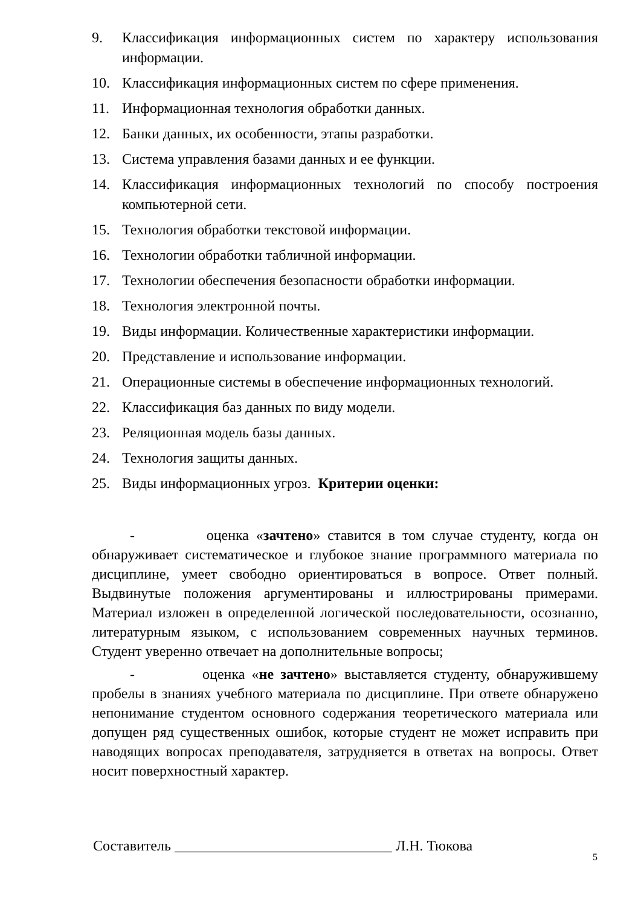9. Классификация информационных систем по характеру использования информации.
10. Классификация информационных систем по сфере применения.
11. Информационная технология обработки данных.
12. Банки данных, их особенности, этапы разработки.
13. Система управления базами данных и ее функции.
14. Классификация информационных технологий по способу построения компьютерной сети.
15. Технология обработки текстовой информации.
16. Технологии обработки табличной информации.
17. Технологии обеспечения безопасности обработки информации.
18. Технология электронной почты.
19. Виды информации. Количественные характеристики информации.
20. Представление и использование информации.
21. Операционные системы в обеспечение информационных технологий.
22. Классификация баз данных по виду модели.
23. Реляционная модель базы данных.
24. Технология защиты данных.
25. Виды информационных угроз. Критерии оценки:
- оценка «зачтено» ставится в том случае студенту, когда он обнаруживает систематическое и глубокое знание программного материала по дисциплине, умеет свободно ориентироваться в вопросе. Ответ полный. Выдвинутые положения аргументированы и иллюстрированы примерами. Материал изложен в определенной логической последовательности, осознанно, литературным языком, с использованием современных научных терминов. Студент уверенно отвечает на дополнительные вопросы;
- оценка «не зачтено» выставляется студенту, обнаружившему пробелы в знаниях учебного материала по дисциплине. При ответе обнаружено непонимание студентом основного содержания теоретического материала или допущен ряд существенных ошибок, которые студент не может исправить при наводящих вопросах преподавателя, затрудняется в ответах на вопросы. Ответ носит поверхностный характер.
Составитель ______________________________ Л.Н. Тюкова
5